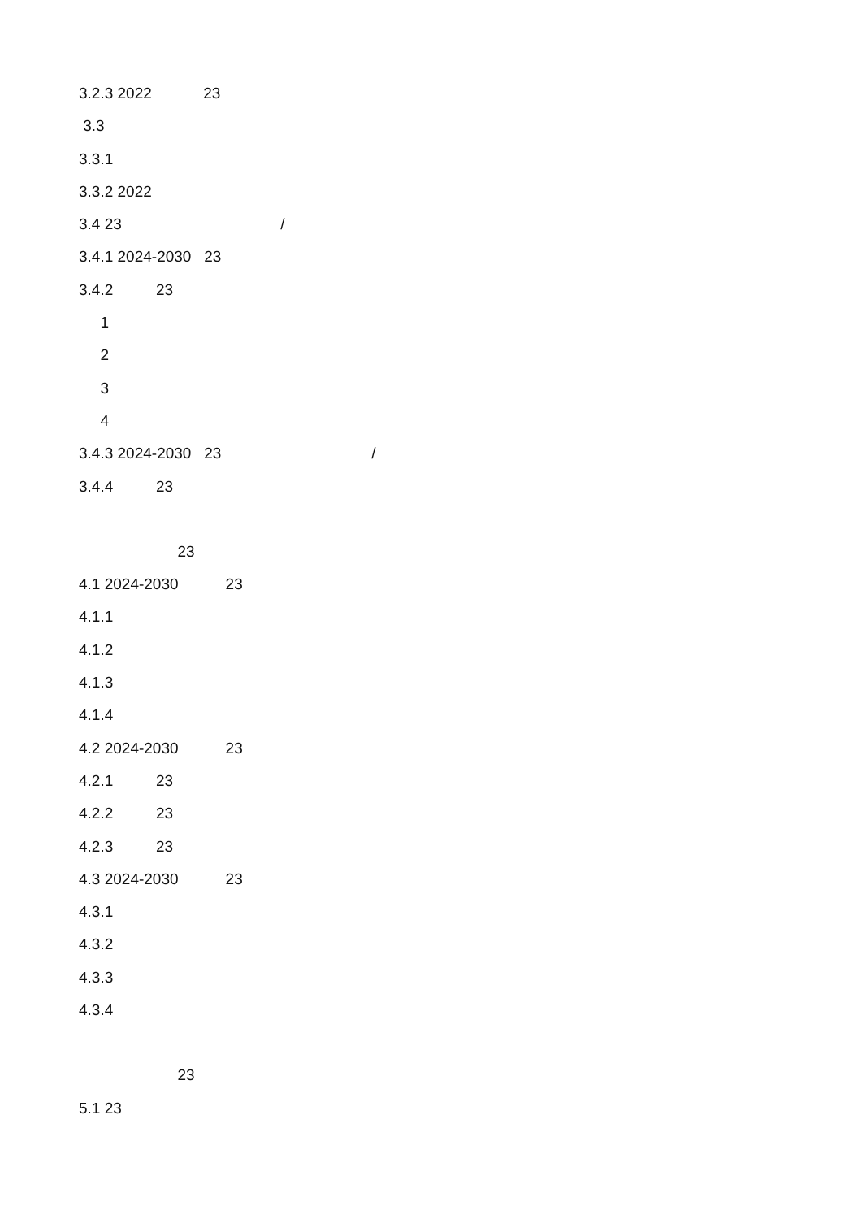3.2.3 2022 23
3.3
3.3.1
3.3.2 2022
3.4 23 /
3.4.1 2024-2030 23
3.4.2 23
1
2
3
4
3.4.3 2024-2030 23 /
3.4.4 23
23
4.1 2024-2030 23
4.1.1
4.1.2
4.1.3
4.1.4
4.2 2024-2030 23
4.2.1 23
4.2.2 23
4.2.3 23
4.3 2024-2030 23
4.3.1
4.3.2
4.3.3
4.3.4
23
5.1 23